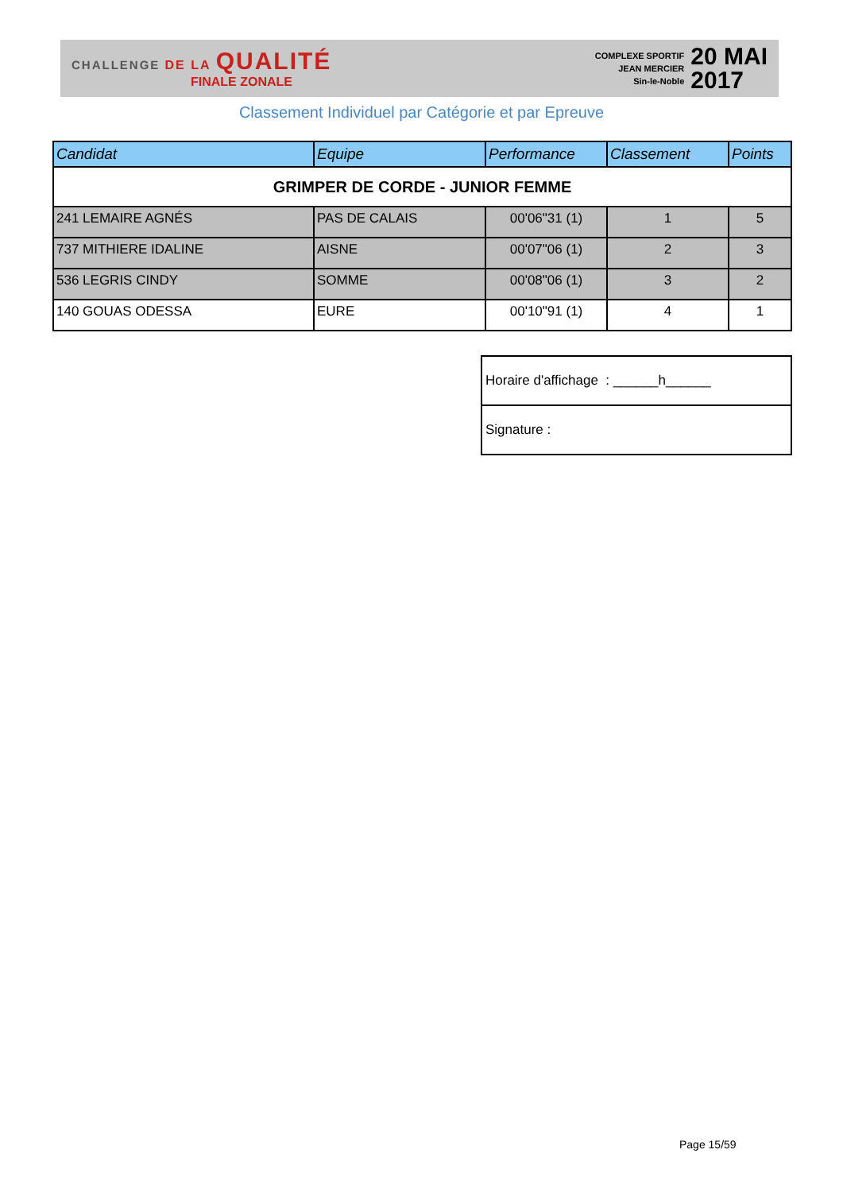CHALLENGE DE LA QUALITÉ
FINALE ZONALE
COMPLEXE SPORTIF
JEAN MERCIER
Sin-le-Noble
20 MAI
2017
Classement Individuel par Catégorie et par Epreuve
| Candidat | Equipe | Performance | Classement | Points |
| --- | --- | --- | --- | --- |
| GRIMPER DE CORDE - JUNIOR FEMME | | | | |
| 241 LEMAIRE AGNÉS | PAS DE CALAIS | 00'06"31 (1) | 1 | 5 |
| 737 MITHIERE IDALINE | AISNE | 00'07"06 (1) | 2 | 3 |
| 536 LEGRIS CINDY | SOMME | 00'08"06 (1) | 3 | 2 |
| 140 GOUAS ODESSA | EURE | 00'10"91 (1) | 4 | 1 |
| Horaire d'affichage : ______h______ |
| Signature : |
Page 15/59